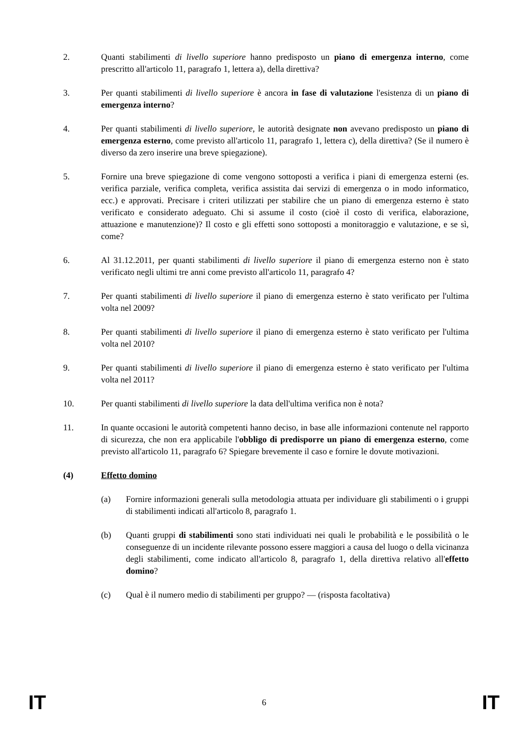2. Quanti stabilimenti di livello superiore hanno predisposto un piano di emergenza interno, come prescritto all'articolo 11, paragrafo 1, lettera a), della direttiva?
3. Per quanti stabilimenti di livello superiore è ancora in fase di valutazione l'esistenza di un piano di emergenza interno?
4. Per quanti stabilimenti di livello superiore, le autorità designate non avevano predisposto un piano di emergenza esterno, come previsto all'articolo 11, paragrafo 1, lettera c), della direttiva? (Se il numero è diverso da zero inserire una breve spiegazione).
5. Fornire una breve spiegazione di come vengono sottoposti a verifica i piani di emergenza esterni (es. verifica parziale, verifica completa, verifica assistita dai servizi di emergenza o in modo informatico, ecc.) e approvati. Precisare i criteri utilizzati per stabilire che un piano di emergenza esterno è stato verificato e considerato adeguato. Chi si assume il costo (cioè il costo di verifica, elaborazione, attuazione e manutenzione)? Il costo e gli effetti sono sottoposti a monitoraggio e valutazione, e se sì, come?
6. Al 31.12.2011, per quanti stabilimenti di livello superiore il piano di emergenza esterno non è stato verificato negli ultimi tre anni come previsto all'articolo 11, paragrafo 4?
7. Per quanti stabilimenti di livello superiore il piano di emergenza esterno è stato verificato per l'ultima volta nel 2009?
8. Per quanti stabilimenti di livello superiore il piano di emergenza esterno è stato verificato per l'ultima volta nel 2010?
9. Per quanti stabilimenti di livello superiore il piano di emergenza esterno è stato verificato per l'ultima volta nel 2011?
10. Per quanti stabilimenti di livello superiore la data dell'ultima verifica non è nota?
11. In quante occasioni le autorità competenti hanno deciso, in base alle informazioni contenute nel rapporto di sicurezza, che non era applicabile l'obbligo di predisporre un piano di emergenza esterno, come previsto all'articolo 11, paragrafo 6? Spiegare brevemente il caso e fornire le dovute motivazioni.
(4) Effetto domino
(a) Fornire informazioni generali sulla metodologia attuata per individuare gli stabilimenti o i gruppi di stabilimenti indicati all'articolo 8, paragrafo 1.
(b) Quanti gruppi di stabilimenti sono stati individuati nei quali le probabilità e le possibilità o le conseguenze di un incidente rilevante possono essere maggiori a causa del luogo o della vicinanza degli stabilimenti, come indicato all'articolo 8, paragrafo 1, della direttiva relativo all'effetto domino?
(c) Qual è il numero medio di stabilimenti per gruppo? — (risposta facoltativa)
IT 6 IT